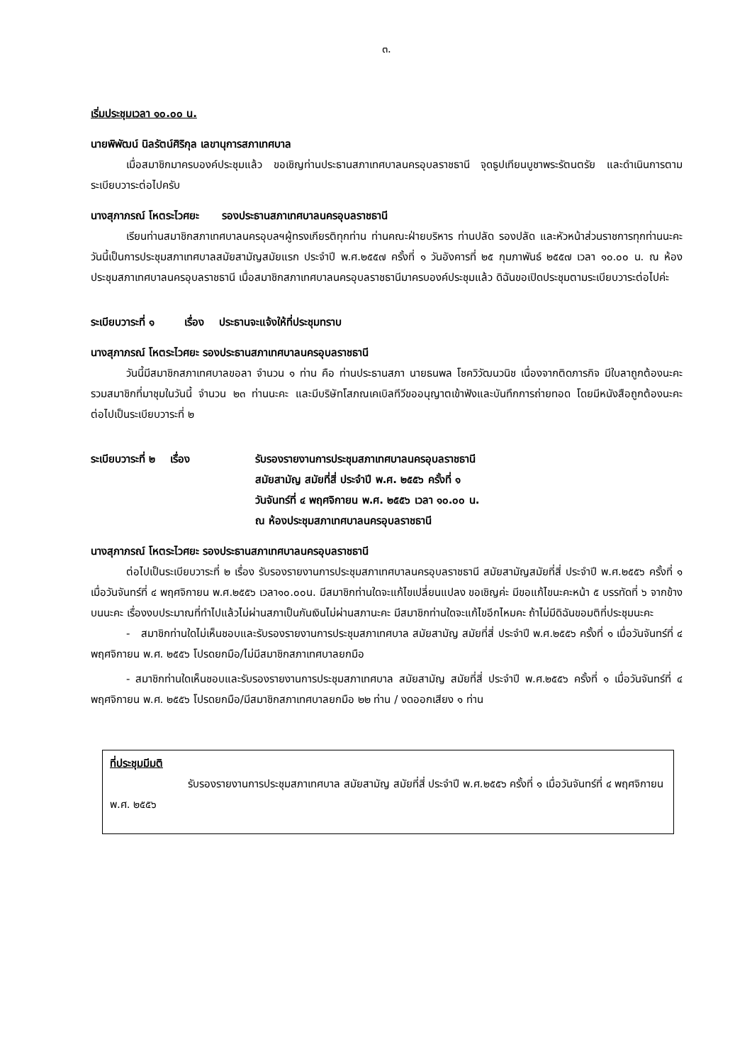๓.
เริ่มประชุมเวลา ๑๐.๐๐ น.
นายพิพัฒน์ นิลรัตน์ศิริกุล เลขานุการสภาเทศบาล
เมื่อสมาชิกมาครบองค์ประชุมแล้ว ขอเชิญท่านประธานสภาเทศบาลนครอุบลราชธานี จุดธูปเทียนบูชาพระรัตนตรัย และดำเนินการตามระเบียบวาระต่อไปครับ
นางสุภาภรณ์ โหตระไวศยะ รองประธานสภาเทศบาลนครอุบลราชธานี
เรียนท่านสมาชิกสภาเทศบาลนครอุบลฯผู้ทรงเกียรติทุกท่าน ท่านคณะฝ่ายบริหาร ท่านปลัด รองปลัด และหัวหน้าส่วนราชการทุกท่านนะคะ วันนี้เป็นการประชุมสภาเทศบาลสมัยสามัญสมัยแรก ประจำปี พ.ศ.๒๕๕๗ ครั้งที่ ๑ วันอังคารที่ ๒๕ กุมภาพันธ์ ๒๕๕๗ เวลา ๑๐.๐๐ น. ณ ห้องประชุมสภาเทศบาลนครอุบลราชธานี เมื่อสมาชิกสภาเทศบาลนครอุบลราชธานีมาครบองค์ประชุมแล้ว ดิฉันขอเปิดประชุมตามระเบียบวาระต่อไปค่ะ
ระเบียบวาระที่ ๑ เรื่อง ประธานจะแจ้งให้ที่ประชุมทราบ
นางสุภาภรณ์ โหตระไวศยะ รองประธานสภาเทศบาลนครอุบลราชธานี
วันนี้มีสมาชิกสภาเทศบาลขอลา จำนวน ๑ ท่าน คือ ท่านประธานสภา นายธนพล โชควิวัฒนวนิช เนื่องจากติดภารกิจ มีใบลาถูกต้องนะคะ รวมสมาชิกที่มาชุมในวันนี้ จำนวน ๒๓ ท่านนะคะ และมีบริษัทโสภณเคเบิลทีวีขออนุญาตเข้าฟังและบันทึกการถ่ายทอด โดยมีหนังสือถูกต้องนะคะ ต่อไปเป็นระเบียบวาระที่ ๒
ระเบียบวาระที่ ๒ เรื่อง
รับรองรายงานการประชุมสภาเทศบาลนครอุบลราชธานี
สมัยสามัญ สมัยที่สี่ ประจำปี พ.ศ. ๒๕๕๖ ครั้งที่ ๑
วันจันทร์ที่ ๔ พฤศจิกายน พ.ศ. ๒๕๕๖ เวลา ๑๐.๐๐ น.
ณ ห้องประชุมสภาเทศบาลนครอุบลราชธานี
นางสุภาภรณ์ โหตระไวศยะ รองประธานสภาเทศบาลนครอุบลราชธานี
ต่อไปเป็นระเบียบวาระที่ ๒ เรื่อง รับรองรายงานการประชุมสภาเทศบาลนครอุบลราชธานี สมัยสามัญสมัยที่สี่ ประจำปี พ.ศ.๒๕๕๖ ครั้งที่ ๑ เมื่อวันจันทร์ที่ ๔ พฤศจิกายน พ.ศ.๒๕๕๖ เวลา๑๐.๐๐น. มีสมาชิกท่านใดจะแก้ไขเปลี่ยนแปลง ขอเชิญค่ะ มีขอแก้ไขนะคะหน้า ๕ บรรทัดที่ ๖ จากข้างบนนะคะ เรื่องงบประมาณที่ทำไปแล้วไม่ผ่านสภาเป็นกันเงินไม่ผ่านสภานะคะ มีสมาชิกท่านใดจะแก้ไขอีกไหมคะ ถ้าไม่มีดิฉันขอมติที่ประชุมนะคะ
- สมาชิกท่านใดไม่เห็นชอบและรับรองรายงานการประชุมสภาเทศบาล สมัยสามัญ สมัยที่สี่ ประจำปี พ.ศ.๒๕๕๖ ครั้งที่ ๑ เมื่อวันจันทร์ที่ ๔ พฤศจิกายน พ.ศ. ๒๕๕๖ โปรดยกมือ/ไม่มีสมาชิกสภาเทศบาลยกมือ
- สมาชิกท่านใดเห็นชอบและรับรองรายงานการประชุมสภาเทศบาล สมัยสามัญ สมัยที่สี่ ประจำปี พ.ศ.๒๕๕๖ ครั้งที่ ๑ เมื่อวันจันทร์ที่ ๔ พฤศจิกายน พ.ศ. ๒๕๕๖ โปรดยกมือ/มีสมาชิกสภาเทศบาลยกมือ ๒๒ ท่าน / งดออกเสียง ๑ ท่าน
ที่ประชุมมีมติ
รับรองรายงานการประชุมสภาเทศบาล สมัยสามัญ สมัยที่สี่ ประจำปี พ.ศ.๒๕๕๖ ครั้งที่ ๑ เมื่อวันจันทร์ที่ ๔ พฤศจิกายน พ.ศ. ๒๕๕๖